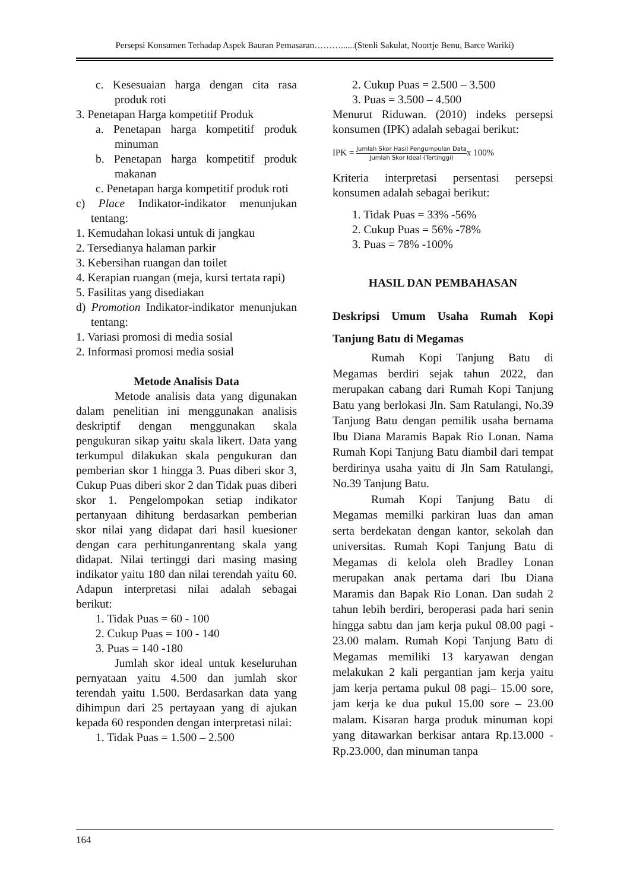Persepsi Konsumen Terhadap Aspek Bauran Pemasaran………......(Stenli Sakulat, Noortje Benu, Barce Wariki)
c. Kesesuaian harga dengan cita rasa produk roti
3. Penetapan Harga kompetitif Produk
a. Penetapan harga kompetitif produk minuman
b. Penetapan harga kompetitif produk makanan
c. Penetapan harga kompetitif produk roti
c) Place Indikator-indikator menunjukan tentang:
1. Kemudahan lokasi untuk di jangkau
2. Tersedianya halaman parkir
3. Kebersihan ruangan dan toilet
4. Kerapian ruangan (meja, kursi tertata rapi)
5. Fasilitas yang disediakan
d) Promotion Indikator-indikator menunjukan tentang:
1. Variasi promosi di media sosial
2. Informasi promosi media sosial
Metode Analisis Data
Metode analisis data yang digunakan dalam penelitian ini menggunakan analisis deskriptif dengan menggunakan skala pengukuran sikap yaitu skala likert. Data yang terkumpul dilakukan skala pengukuran dan pemberian skor 1 hingga 3. Puas diberi skor 3, Cukup Puas diberi skor 2 dan Tidak puas diberi skor 1. Pengelompokan setiap indikator pertanyaan dihitung berdasarkan pemberian skor nilai yang didapat dari hasil kuesioner dengan cara perhitunganrentang skala yang didapat. Nilai tertinggi dari masing masing indikator yaitu 180 dan nilai terendah yaitu 60. Adapun interpretasi nilai adalah sebagai berikut:
1. Tidak Puas = 60 - 100
2. Cukup Puas = 100 - 140
3. Puas = 140 -180
Jumlah skor ideal untuk keseluruhan pernyataan yaitu 4.500 dan jumlah skor terendah yaitu 1.500. Berdasarkan data yang dihimpun dari 25 pertayaan yang di ajukan kepada 60 responden dengan interpretasi nilai:
1. Tidak Puas = 1.500 – 2.500
2. Cukup Puas = 2.500 – 3.500
3. Puas = 3.500 – 4.500
Menurut Riduwan. (2010) indeks persepsi konsumen (IPK) adalah sebagai berikut:
IPK = Jumlah Skor Hasil Pengumpulan Data Jumlah Skor Ideal (Tertinggi) x 100%
Kriteria interpretasi persentasi persepsi konsumen adalah sebagai berikut:
1. Tidak Puas = 33% -56%
2. Cukup Puas = 56% -78%
3. Puas = 78% -100%
HASIL DAN PEMBAHASAN
Deskripsi Umum Usaha Rumah Kopi Tanjung Batu di Megamas
Rumah Kopi Tanjung Batu di Megamas berdiri sejak tahun 2022, dan merupakan cabang dari Rumah Kopi Tanjung Batu yang berlokasi Jln. Sam Ratulangi, No.39 Tanjung Batu dengan pemilik usaha bernama Ibu Diana Maramis Bapak Rio Lonan. Nama Rumah Kopi Tanjung Batu diambil dari tempat berdirinya usaha yaitu di Jln Sam Ratulangi, No.39 Tanjung Batu.
Rumah Kopi Tanjung Batu di Megamas memilki parkiran luas dan aman serta berdekatan dengan kantor, sekolah dan universitas. Rumah Kopi Tanjung Batu di Megamas di kelola oleh Bradley Lonan merupakan anak pertama dari Ibu Diana Maramis dan Bapak Rio Lonan. Dan sudah 2 tahun lebih berdiri, beroperasi pada hari senin hingga sabtu dan jam kerja pukul 08.00 pagi - 23.00 malam. Rumah Kopi Tanjung Batu di Megamas memiliki 13 karyawan dengan melakukan 2 kali pergantian jam kerja yaitu jam kerja pertama pukul 08 pagi– 15.00 sore, jam kerja ke dua pukul 15.00 sore – 23.00 malam. Kisaran harga produk minuman kopi yang ditawarkan berkisar antara Rp.13.000 - Rp.23.000, dan minuman tanpa
164